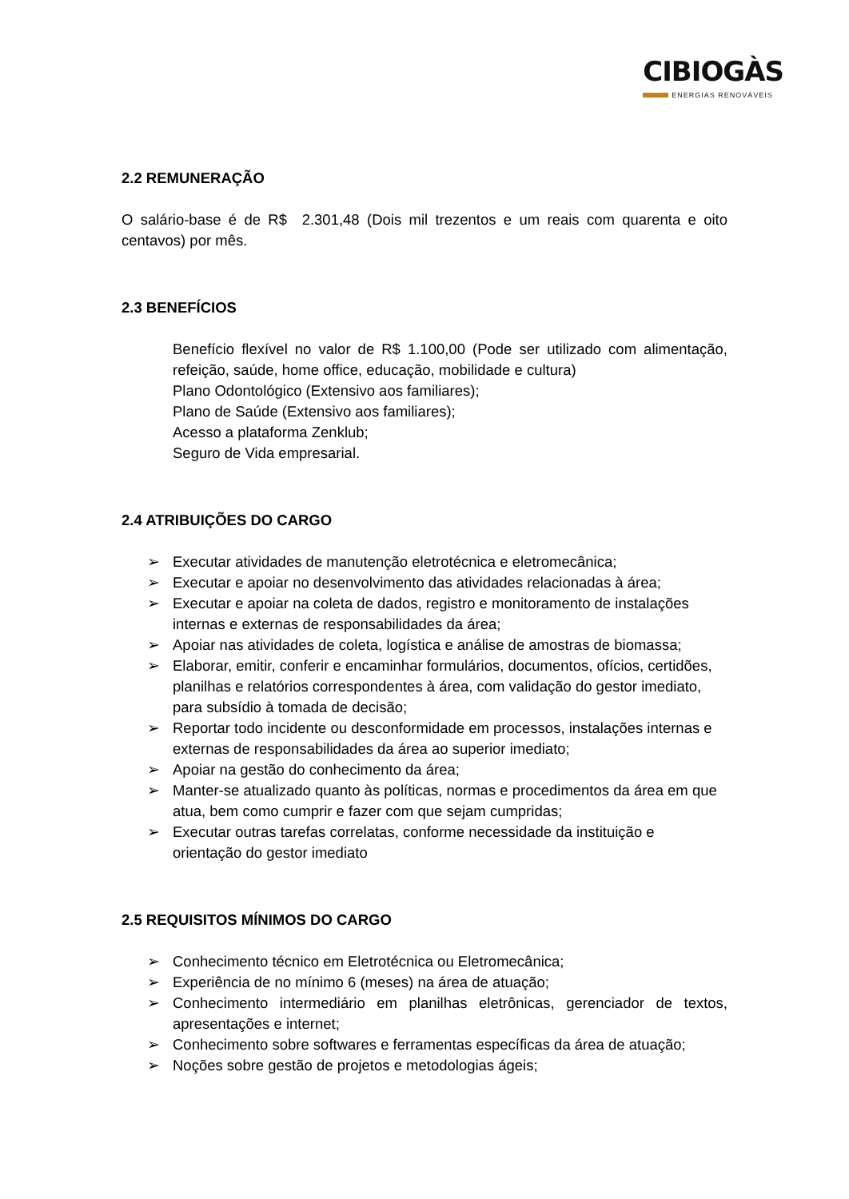CIBIOGÀS
ENERGIAS RENOVÁVEIS
2.2 REMUNERAÇÃO
O salário-base é de R$ 2.301,48 (Dois mil trezentos e um reais com quarenta e oito centavos) por mês.
2.3 BENEFÍCIOS
Benefício flexível no valor de R$ 1.100,00 (Pode ser utilizado com alimentação, refeição, saúde, home office, educação, mobilidade e cultura)
Plano Odontológico (Extensivo aos familiares);
Plano de Saúde (Extensivo aos familiares);
Acesso a plataforma Zenklub;
Seguro de Vida empresarial.
2.4 ATRIBUIÇÕES DO CARGO
➢ Executar atividades de manutenção eletrotécnica e eletromecânica;
➢ Executar e apoiar no desenvolvimento das atividades relacionadas à área;
➢ Executar e apoiar na coleta de dados, registro e monitoramento de instalações internas e externas de responsabilidades da área;
➢ Apoiar nas atividades de coleta, logística e análise de amostras de biomassa;
➢ Elaborar, emitir, conferir e encaminhar formulários, documentos, ofícios, certidões, planilhas e relatórios correspondentes à área, com validação do gestor imediato, para subsídio à tomada de decisão;
➢ Reportar todo incidente ou desconformidade em processos, instalações internas e externas de responsabilidades da área ao superior imediato;
➢ Apoiar na gestão do conhecimento da área;
➢ Manter-se atualizado quanto às políticas, normas e procedimentos da área em que atua, bem como cumprir e fazer com que sejam cumpridas;
➢ Executar outras tarefas correlatas, conforme necessidade da instituição e orientação do gestor imediato
2.5 REQUISITOS MÍNIMOS DO CARGO
➢ Conhecimento técnico em Eletrotécnica ou Eletromecânica;
➢ Experiência de no mínimo 6 (meses) na área de atuação;
➢ Conhecimento intermediário em planilhas eletrônicas, gerenciador de textos, apresentações e internet;
➢ Conhecimento sobre softwares e ferramentas específicas da área de atuação;
➢ Noções sobre gestão de projetos e metodologias ágeis;